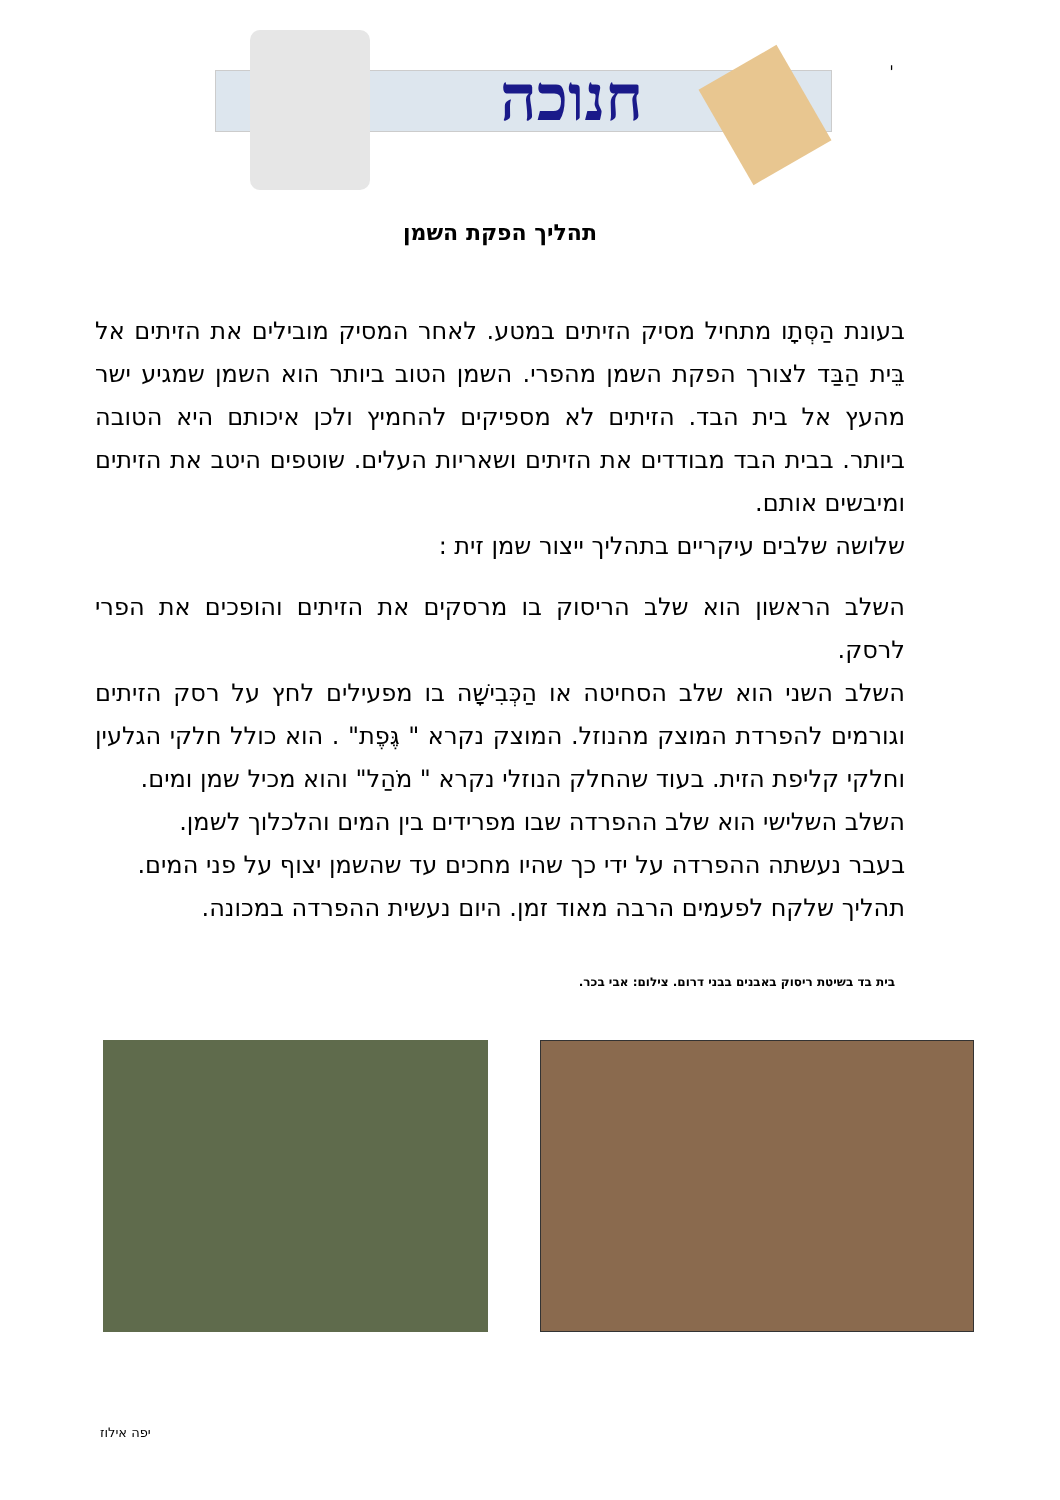חנוכה
י
תהליך הפקת השמן
בעונת הַסְּתָו מתחיל מסיק הזיתים במטע. לאחר המסיק מובילים את הזיתים אל בֵּית הַבַּד לצורך הפקת השמן מהפרי. השמן הטוב ביותר הוא השמן שמגיע ישר מהעץ אל בית הבד. הזיתים לא מספיקים להחמיץ ולכן איכותם היא הטובה ביותר. בבית הבד מבודדים את הזיתים ושאריות העלים. שוטפים היטב את הזיתים ומיבשים אותם.
שלושה שלבים עיקריים בתהליך ייצור שמן זית :
השלב הראשון הוא שלב הריסוק בו מרסקים את הזיתים והופכים את הפרי לרסק.
השלב השני הוא שלב הסחיטה או הַכְּבִישָׁה בו מפעילים לחץ על רסק הזיתים וגורמים להפרדת המוצק מהנוזל. המוצק נקרא " גֶּפֶת" . הוא כולל חלקי הגלעין וחלקי קליפת הזית. בעוד שהחלק הנוזלי נקרא " מֹהַל" והוא מכיל שמן ומים.
השלב השלישי הוא שלב ההפרדה שבו מפרידים בין המים והלכלוך לשמן.
בעבר נעשתה ההפרדה על ידי כך שהיו מחכים עד שהשמן יצוף על פני המים.
תהליך שלקח לפעמים הרבה מאוד זמן. היום נעשית ההפרדה במכונה.
בית בד בשיטת ריסוק באבנים בבני דרום. צילום: אבי בכר.
יפה אילוז